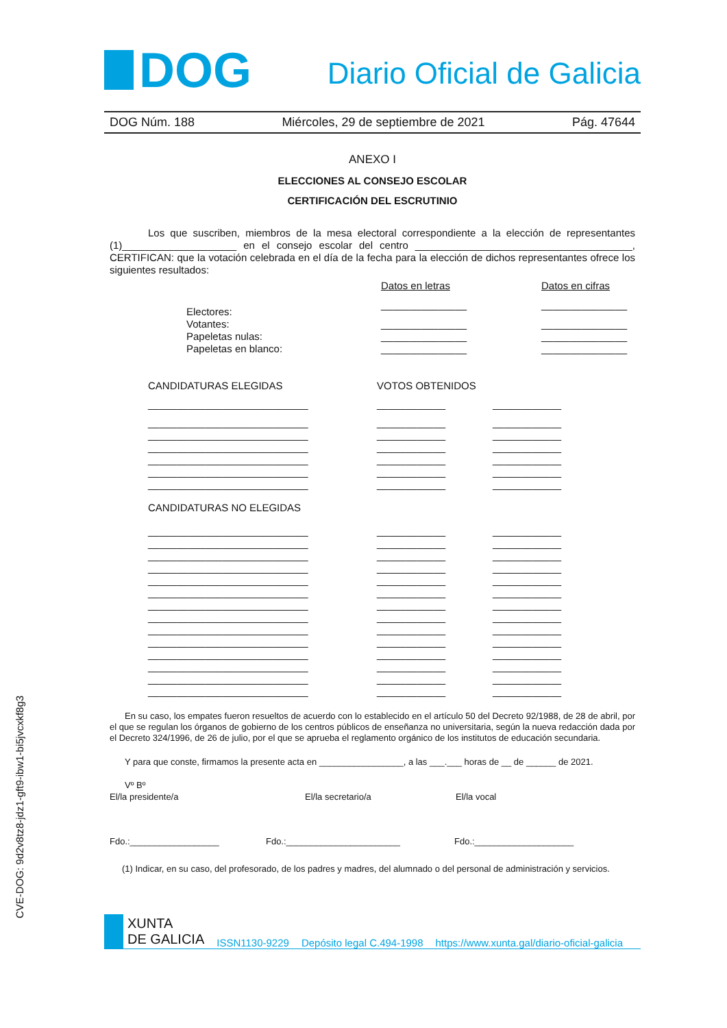CVE-DOG: 9d2v8tz8-jdz1-gft9-ibw1-bi5jvcxkf8g3
DOG
Diario Oficial de Galicia
DOG Núm. 188 Miércoles, 29 de septiembre de 2021 Pág. 47644
ANEXO I
ELECCIONES AL CONSEJO ESCOLAR
CERTIFICACIÓN DEL ESCRUTINIO
Los que suscriben, miembros de la mesa electoral correspondiente a la elección de representantes (1)____________________ en el consejo escolar del centro ______________________________________, CERTIFICAN: que la votación celebrada en el día de la fecha para la elección de dichos representantes ofrece los siguientes resultados:
| | Datos en letras | Datos en cifras |
| Electores: | _______________ | _______________ |
| Votantes: | _______________ | _______________ |
| Papeletas nulas: | _______________ | _______________ |
| Papeletas en blanco: | _______________ | _______________ |
| CANDIDATURAS ELEGIDAS | VOTOS OBTENIDOS | |
| ____________________________ | ____________ | ____________ |
| ____________________________ | ____________ | ____________ |
| ____________________________ | ____________ | ____________ |
| ____________________________ | ____________ | ____________ |
| ____________________________ | ____________ | ____________ |
| ____________________________ | ____________ | ____________ |
| ____________________________ | ____________ | ____________ |
| CANDIDATURAS NO ELEGIDAS | | |
| ____________________________ | ____________ | ____________ |
| ____________________________ | ____________ | ____________ |
| ____________________________ | ____________ | ____________ |
| ____________________________ | ____________ | ____________ |
| ____________________________ | ____________ | ____________ |
| ____________________________ | ____________ | ____________ |
| ____________________________ | ____________ | ____________ |
| ____________________________ | ____________ | ____________ |
| ____________________________ | ____________ | ____________ |
| ____________________________ | ____________ | ____________ |
| ____________________________ | ____________ | ____________ |
| ____________________________ | ____________ | ____________ |
| ____________________________ | ____________ | ____________ |
| ____________________________ | ____________ | ____________ |
En su caso, los empates fueron resueltos de acuerdo con lo establecido en el artículo 50 del Decreto 92/1988, de 28 de abril, por el que se regulan los órganos de gobierno de los centros públicos de enseñanza no universitaria, según la nueva redacción dada por el Decreto 324/1996, de 26 de julio, por el que se aprueba el reglamento orgánico de los institutos de educación secundaria.
Y para que conste, firmamos la presente acta en _________________, a las ___.___ horas de __ de ______ de 2021.
Vº Bº
El/la presidente/a El/la secretario/a El/la vocal
Fdo.:__________________ Fdo.:_______________________ Fdo.:____________________
(1) Indicar, en su caso, del profesorado, de los padres y madres, del alumnado o del personal de administración y servicios.
XUNTA
DE GALICIA
ISSN1130-9229 Depósito legal C.494-1998 https://www.xunta.gal/diario-oficial-galicia